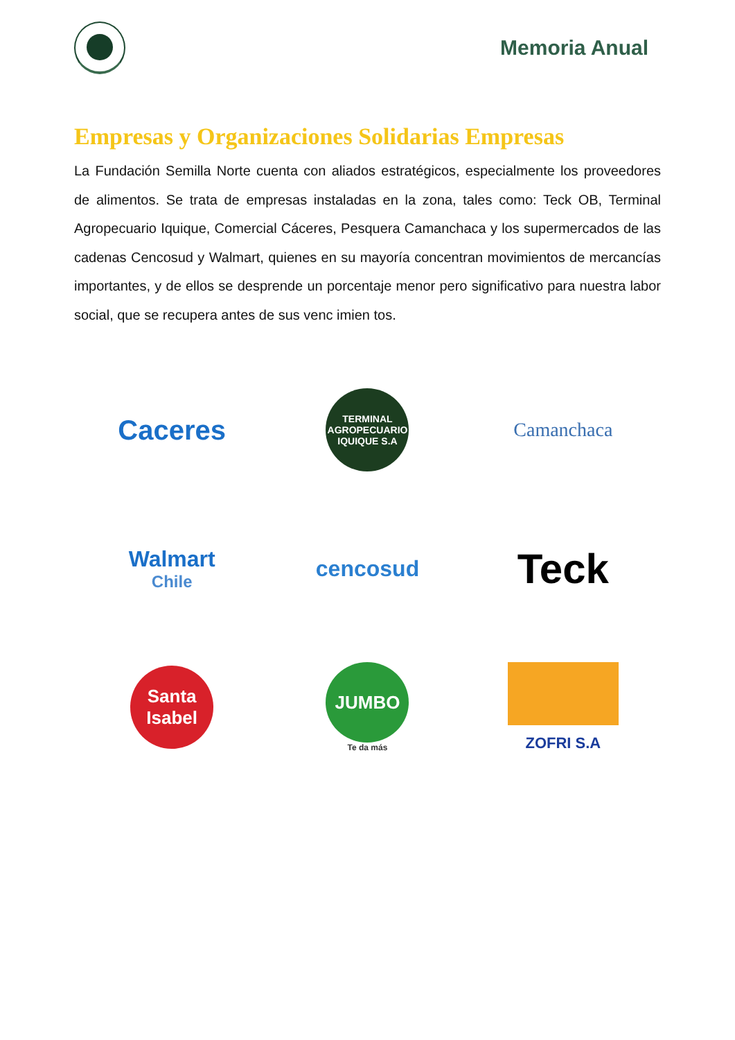Memoria Anual
Empresas y Organizaciones Solidarias Empresas
La Fundación Semilla Norte cuenta con aliados estratégicos, especialmente los proveedores de alimentos. Se trata de empresas instaladas en la zona, tales como: Teck OB, Terminal Agropecuario Iquique, Comercial Cáceres, Pesquera Camanchaca y los supermercados de las cadenas Cencosud y Walmart, quienes en su mayoría concentran movimientos de mercancías importantes, y de ellos se desprende un porcentaje menor pero significativo para nuestra labor social, que se recupera antes de sus venc imien tos.
Caceres
TERMINAL AGROPECUARIO IQUIQUE S.A
Camanchaca
Walmart
Chile
cencosud
Teck
Santa Isabel
JUMBO
Te da más
ZOFRI S.A